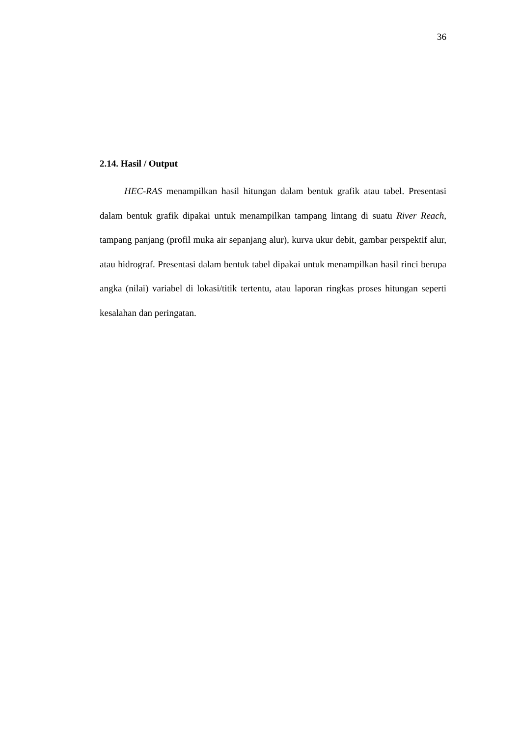36
2.14. Hasil / Output
HEC-RAS menampilkan hasil hitungan dalam bentuk grafik atau tabel. Presentasi dalam bentuk grafik dipakai untuk menampilkan tampang lintang di suatu River Reach, tampang panjang (profil muka air sepanjang alur), kurva ukur debit, gambar perspektif alur, atau hidrograf. Presentasi dalam bentuk tabel dipakai untuk menampilkan hasil rinci berupa angka (nilai) variabel di lokasi/titik tertentu, atau laporan ringkas proses hitungan seperti kesalahan dan peringatan.